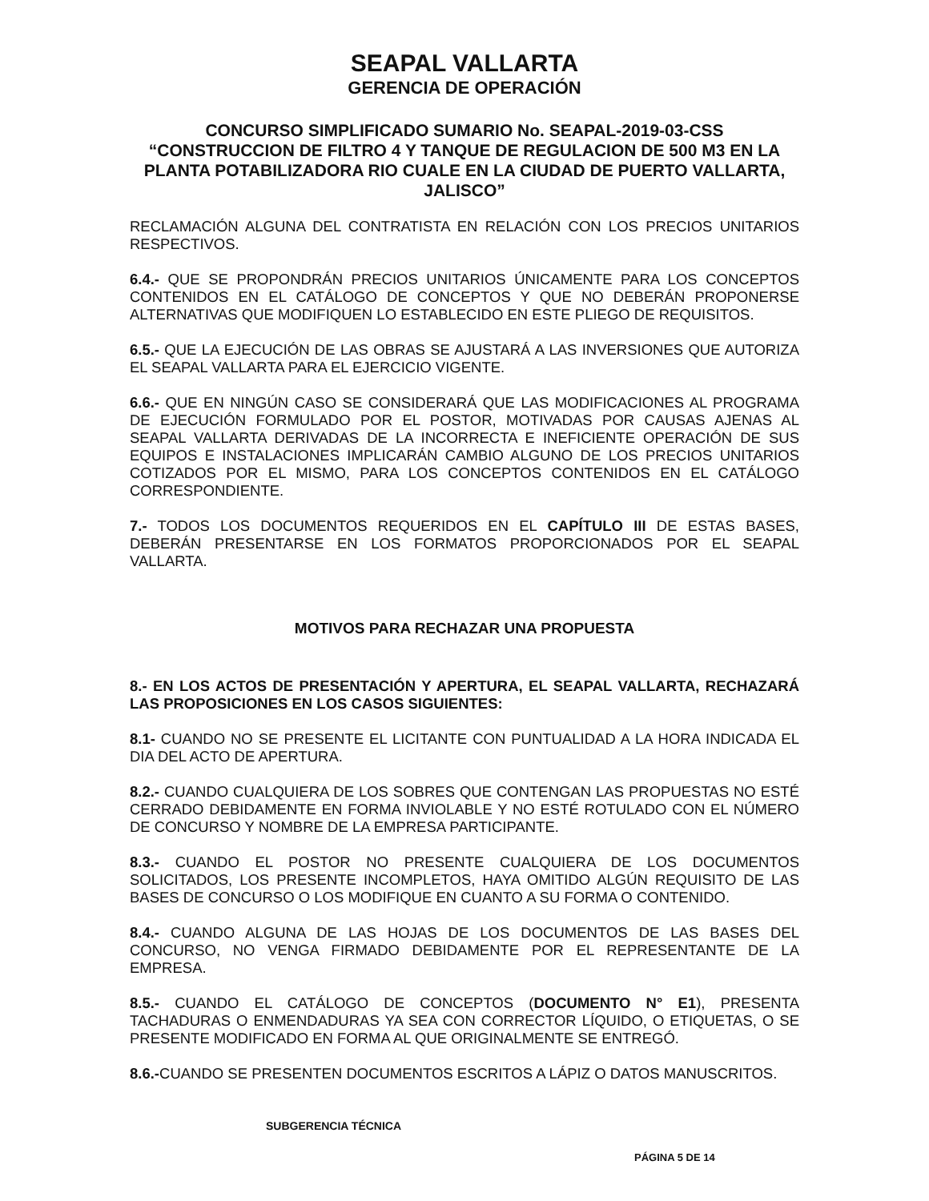SEAPAL VALLARTA
GERENCIA DE OPERACIÓN
CONCURSO SIMPLIFICADO SUMARIO No. SEAPAL-2019-03-CSS
“CONSTRUCCION DE FILTRO 4 Y TANQUE DE REGULACION DE 500 M3 EN LA PLANTA POTABILIZADORA RIO CUALE EN LA CIUDAD DE PUERTO VALLARTA, JALISCO”
RECLAMACIÓN ALGUNA DEL CONTRATISTA EN RELACIÓN CON LOS PRECIOS UNITARIOS RESPECTIVOS.
6.4.- QUE SE PROPONDRÁN PRECIOS UNITARIOS ÚNICAMENTE PARA LOS CONCEPTOS CONTENIDOS EN EL CATÁLOGO DE CONCEPTOS Y QUE NO DEBERÁN PROPONERSE ALTERNATIVAS QUE MODIFIQUEN LO ESTABLECIDO EN ESTE PLIEGO DE REQUISITOS.
6.5.- QUE LA EJECUCIÓN DE LAS OBRAS SE AJUSTARÁ A LAS INVERSIONES QUE AUTORIZA EL SEAPAL VALLARTA PARA EL EJERCICIO VIGENTE.
6.6.- QUE EN NINGÚN CASO SE CONSIDERARÁ QUE LAS MODIFICACIONES AL PROGRAMA DE EJECUCIÓN FORMULADO POR EL POSTOR, MOTIVADAS POR CAUSAS AJENAS AL SEAPAL VALLARTA DERIVADAS DE LA INCORRECTA E INEFICIENTE OPERACIÓN DE SUS EQUIPOS E INSTALACIONES IMPLICARÁN CAMBIO ALGUNO DE LOS PRECIOS UNITARIOS COTIZADOS POR EL MISMO, PARA LOS CONCEPTOS CONTENIDOS EN EL CATÁLOGO CORRESPONDIENTE.
7.- TODOS LOS DOCUMENTOS REQUERIDOS EN EL CAPÍTULO III DE ESTAS BASES, DEBERÁN PRESENTARSE EN LOS FORMATOS PROPORCIONADOS POR EL SEAPAL VALLARTA.
MOTIVOS PARA RECHAZAR UNA PROPUESTA
8.- EN LOS ACTOS DE PRESENTACIÓN Y APERTURA, EL SEAPAL VALLARTA, RECHAZARÁ LAS PROPOSICIONES EN LOS CASOS SIGUIENTES:
8.1- CUANDO NO SE PRESENTE EL LICITANTE CON PUNTUALIDAD A LA HORA INDICADA EL DIA DEL ACTO DE APERTURA.
8.2.- CUANDO CUALQUIERA DE LOS SOBRES QUE CONTENGAN LAS PROPUESTAS NO ESTÉ CERRADO DEBIDAMENTE EN FORMA INVIOLABLE Y NO ESTÉ ROTULADO CON EL NÚMERO DE CONCURSO Y NOMBRE DE LA EMPRESA PARTICIPANTE.
8.3.- CUANDO EL POSTOR NO PRESENTE CUALQUIERA DE LOS DOCUMENTOS SOLICITADOS, LOS PRESENTE INCOMPLETOS, HAYA OMITIDO ALGÚN REQUISITO DE LAS BASES DE CONCURSO O LOS MODIFIQUE EN CUANTO A SU FORMA O CONTENIDO.
8.4.- CUANDO ALGUNA DE LAS HOJAS DE LOS DOCUMENTOS DE LAS BASES DEL CONCURSO, NO VENGA FIRMADO DEBIDAMENTE POR EL REPRESENTANTE DE LA EMPRESA.
8.5.- CUANDO EL CATÁLOGO DE CONCEPTOS (DOCUMENTO N° E1), PRESENTA TACHADURAS O ENMENDADURAS YA SEA CON CORRECTOR LÍQUIDO, O ETIQUETAS, O SE PRESENTE MODIFICADO EN FORMA AL QUE ORIGINALMENTE SE ENTREGÓ.
8.6.-CUANDO SE PRESENTEN DOCUMENTOS ESCRITOS A LÁPIZ O DATOS MANUSCRITOS.
SUBGERENCIA TÉCNICA
PÁGINA 5 DE 14